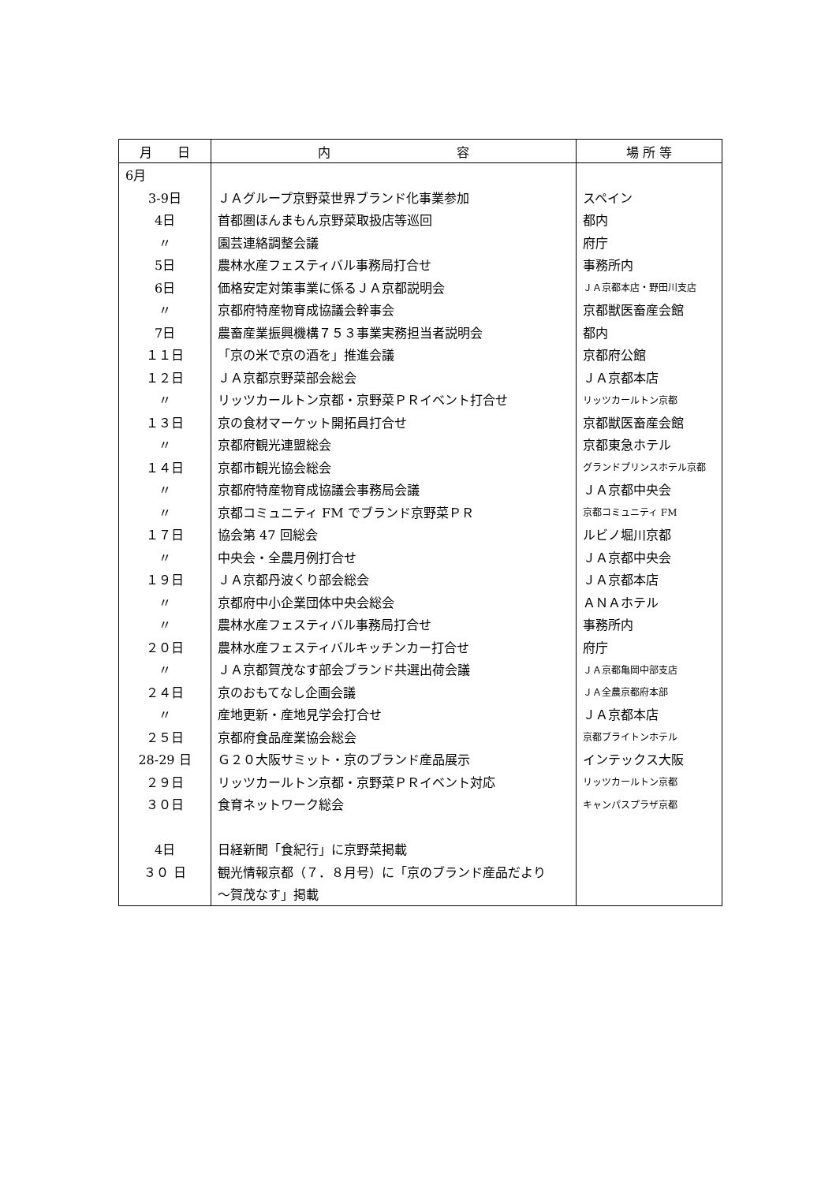| 月 日 | 内 容 | 場 所 等 |
| --- | --- | --- |
| 6月 | | |
| 3-9日 | ＪＡグループ京野菜世界ブランド化事業参加 | スペイン |
| 4日 | 首都圏ほんまもん京野菜取扱店等巡回 | 都内 |
| 〃 | 園芸連絡調整会議 | 府庁 |
| 5日 | 農林水産フェスティバル事務局打合せ | 事務所内 |
| 6日 | 価格安定対策事業に係るＪＡ京都説明会 | ＪＡ京都本店・野田川支店 |
| 〃 | 京都府特産物育成協議会幹事会 | 京都獣医畜産会館 |
| 7日 | 農畜産業振興機構７５３事業実務担当者説明会 | 都内 |
| １１日 | 「京の米で京の酒を」推進会議 | 京都府公館 |
| １２日 | ＪＡ京都京野菜部会総会 | ＪＡ京都本店 |
| 〃 | リッツカールトン京都・京野菜ＰＲイベント打合せ | リッツカールトン京都 |
| １３日 | 京の食材マーケット開拓員打合せ | 京都獣医畜産会館 |
| 〃 | 京都府観光連盟総会 | 京都東急ホテル |
| １４日 | 京都市観光協会総会 | グランドプリンスホテル京都 |
| 〃 | 京都府特産物育成協議会事務局会議 | ＪＡ京都中央会 |
| 〃 | 京都コミュニティ FM でブランド京野菜ＰＲ | 京都コミュニティ FM |
| １７日 | 協会第 47 回総会 | ルビノ堀川京都 |
| 〃 | 中央会・全農月例打合せ | ＪＡ京都中央会 |
| １９日 | ＪＡ京都丹波くり部会総会 | ＪＡ京都本店 |
| 〃 | 京都府中小企業団体中央会総会 | ＡＮＡホテル |
| 〃 | 農林水産フェスティバル事務局打合せ | 事務所内 |
| ２０日 | 農林水産フェスティバルキッチンカー打合せ | 府庁 |
| 〃 | ＪＡ京都賀茂なす部会ブランド共選出荷会議 | ＪＡ京都亀岡中部支店 |
| ２４日 | 京のおもてなし企画会議 | ＪＡ全農京都府本部 |
| 〃 | 産地更新・産地見学会打合せ | ＪＡ京都本店 |
| ２５日 | 京都府食品産業協会総会 | 京都ブライトンホテル |
| 28-29 日 | Ｇ２０大阪サミット・京のブランド産品展示 | インテックス大阪 |
| ２９日 | リッツカールトン京都・京野菜ＰＲイベント対応 | リッツカールトン京都 |
| ３０日 | 食育ネットワーク総会 | キャンパスプラザ京都 |
| 4日 | 日経新聞「食紀行」に京野菜掲載 | |
| ３０ 日 | 観光情報京都（７．８月号）に「京のブランド産品だより | |
| | ～賀茂なす」掲載 | |